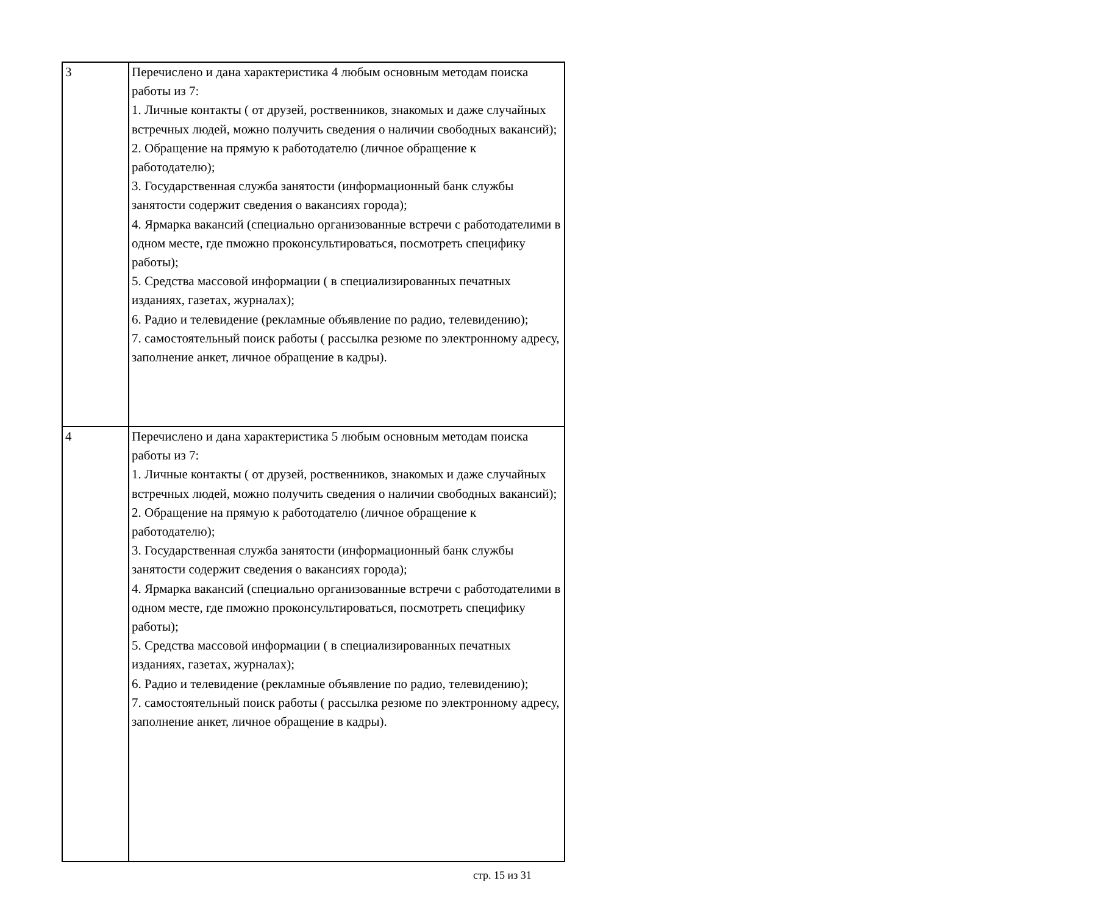| 3 | Перечислено и дана характеристика 4 любым основным методам поиска работы из 7: 1. Личные контакты ( от друзей, роственников, знакомых и даже случайных встречных людей, можно получить сведения о наличии свободных вакансий); 2. Обращение на прямую к работодателю (личное обращение к работодателю); 3. Государственная служба занятости (информационный банк службы занятости содержит сведения о вакансиях города); 4. Ярмарка вакансий (специально организованные встречи с работодателими в одном месте, где пможно проконсультироваться, посмотреть специфику работы); 5. Средства массовой информации ( в специализированных печатных изданиях, газетах, журналах); 6. Радио и телевидение (рекламные объявление по радио, телевидению); 7. самостоятельный поиск работы ( рассылка резюме по электронному адресу, заполнение анкет, личное обращение в кадры). |
| 4 | Перечислено и дана характеристика 5 любым основным методам поиска работы из 7: 1. Личные контакты ( от друзей, роственников, знакомых и даже случайных встречных людей, можно получить сведения о наличии свободных вакансий); 2. Обращение на прямую к работодателю (личное обращение к работодателю); 3. Государственная служба занятости (информационный банк службы занятости содержит сведения о вакансиях города); 4. Ярмарка вакансий (специально организованные встречи с работодателими в одном месте, где пможно проконсультироваться, посмотреть специфику работы); 5. Средства массовой информации ( в специализированных печатных изданиях, газетах, журналах); 6. Радио и телевидение (рекламные объявление по радио, телевидению); 7. самостоятельный поиск работы ( рассылка резюме по электронному адресу, заполнение анкет, личное обращение в кадры). |
стр. 15 из 31